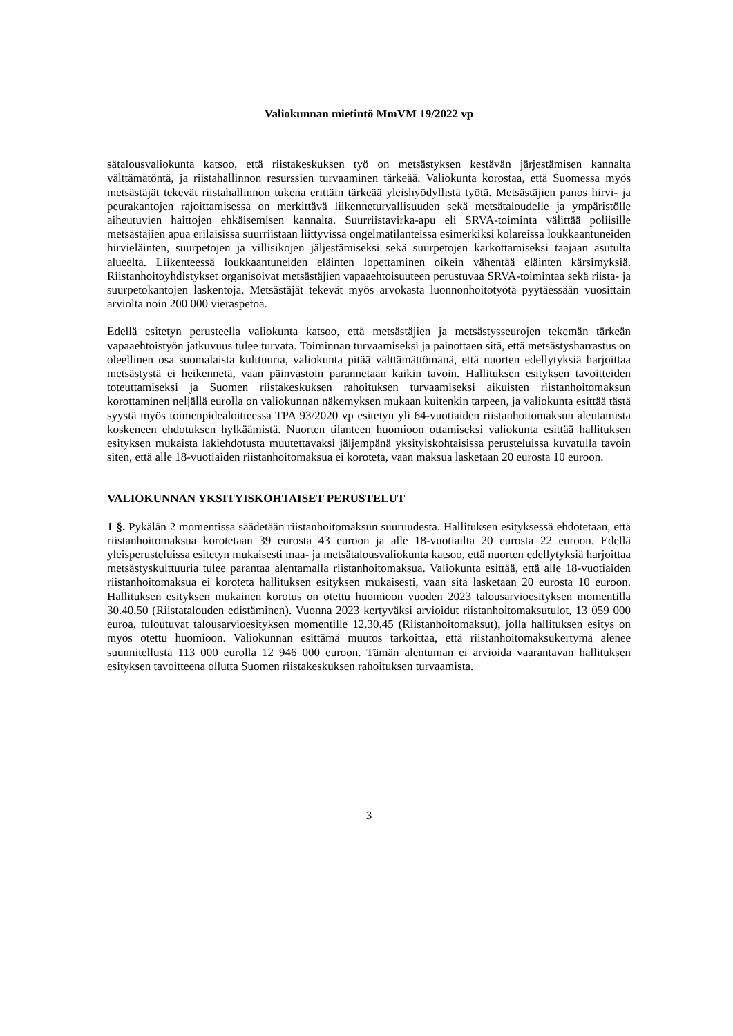Valiokunnan mietintö MmVM 19/2022 vp
sätalousvaliokunta katsoo, että riistakeskuksen työ on metsästyksen kestävän järjestämisen kannalta välttämätöntä, ja riistahallinnon resurssien turvaaminen tärkeää. Valiokunta korostaa, että Suomessa myös metsästäjät tekevät riistahallinnon tukena erittäin tärkeää yleishyödyllistä työtä. Metsästäjien panos hirvi- ja peurakantojen rajoittamisessa on merkittävä liikenneturvallisuuden sekä metsätaloudelle ja ympäristölle aiheutuvien haittojen ehkäisemisen kannalta. Suurriistavirka-apu eli SRVA-toiminta välittää poliisille metsästäjien apua erilaisissa suurriistaan liittyvissä ongelmatilanteissa esimerkiksi kolareissa loukkaantuneiden hirvieläinten, suurpetojen ja villisikojen jäljestämiseksi sekä suurpetojen karkottamiseksi taajaan asutulta alueelta. Liikenteessä loukkaantuneiden eläinten lopettaminen oikein vähentää eläinten kärsimyksiä. Riistanhoitoyhdistykset organisoivat metsästäjien vapaaehtoisuuteen perustuvaa SRVA-toimintaa sekä riista- ja suurpetokantojen laskentoja. Metsästäjät tekevät myös arvokasta luonnonhoitotyötä pyytäessään vuosittain arviolta noin 200 000 vieraspetoa.
Edellä esitetyn perusteella valiokunta katsoo, että metsästäjien ja metsästysseurojen tekemän tärkeän vapaaehtoistyön jatkuvuus tulee turvata. Toiminnan turvaamiseksi ja painottaen sitä, että metsästysharrastus on oleellinen osa suomalaista kulttuuria, valiokunta pitää välttämättömänä, että nuorten edellytyksiä harjoittaa metsästystä ei heikennetä, vaan päinvastoin parannetaan kaikin tavoin. Hallituksen esityksen tavoitteiden toteuttamiseksi ja Suomen riistakeskuksen rahoituksen turvaamiseksi aikuisten riistanhoitomaksun korottaminen neljällä eurolla on valiokunnan näkemyksen mukaan kuitenkin tarpeen, ja valiokunta esittää tästä syystä myös toimenpidealoitteessa TPA 93/2020 vp esitetyn yli 64-vuotiaiden riistanhoitomaksun alentamista koskeneen ehdotuksen hylkäämistä. Nuorten tilanteen huomioon ottamiseksi valiokunta esittää hallituksen esityksen mukaista lakiehdotusta muutettavaksi jäljempänä yksityiskohtaisissa perusteluissa kuvatulla tavoin siten, että alle 18-vuotiaiden riistanhoitomaksua ei koroteta, vaan maksua lasketaan 20 eurosta 10 euroon.
VALIOKUNNAN YKSITYISKOHTAISET PERUSTELUT
1 §. Pykälän 2 momentissa säädetään riistanhoitomaksun suuruudesta. Hallituksen esityksessä ehdotetaan, että riistanhoitomaksua korotetaan 39 eurosta 43 euroon ja alle 18-vuotiailta 20 eurosta 22 euroon. Edellä yleisperusteluissa esitetyn mukaisesti maa- ja metsätalousvaliokunta katsoo, että nuorten edellytyksiä harjoittaa metsästyskulttuuria tulee parantaa alentamalla riistanhoitomaksua. Valiokunta esittää, että alle 18-vuotiaiden riistanhoitomaksua ei koroteta hallituksen esityksen mukaisesti, vaan sitä lasketaan 20 eurosta 10 euroon. Hallituksen esityksen mukainen korotus on otettu huomioon vuoden 2023 talousarvioesityksen momentilla 30.40.50 (Riistatalouden edistäminen). Vuonna 2023 kertyväksi arvioidut riistanhoitomaksutulot, 13 059 000 euroa, tuloutuvat talousarvioesityksen momentille 12.30.45 (Riistanhoitomaksut), jolla hallituksen esitys on myös otettu huomioon. Valiokunnan esittämä muutos tarkoittaa, että riistanhoitomaksukertymä alenee suunnitellusta 113 000 eurolla 12 946 000 euroon. Tämän alentuman ei arvioida vaarantavan hallituksen esityksen tavoitteena ollutta Suomen riistakeskuksen rahoituksen turvaamista.
3